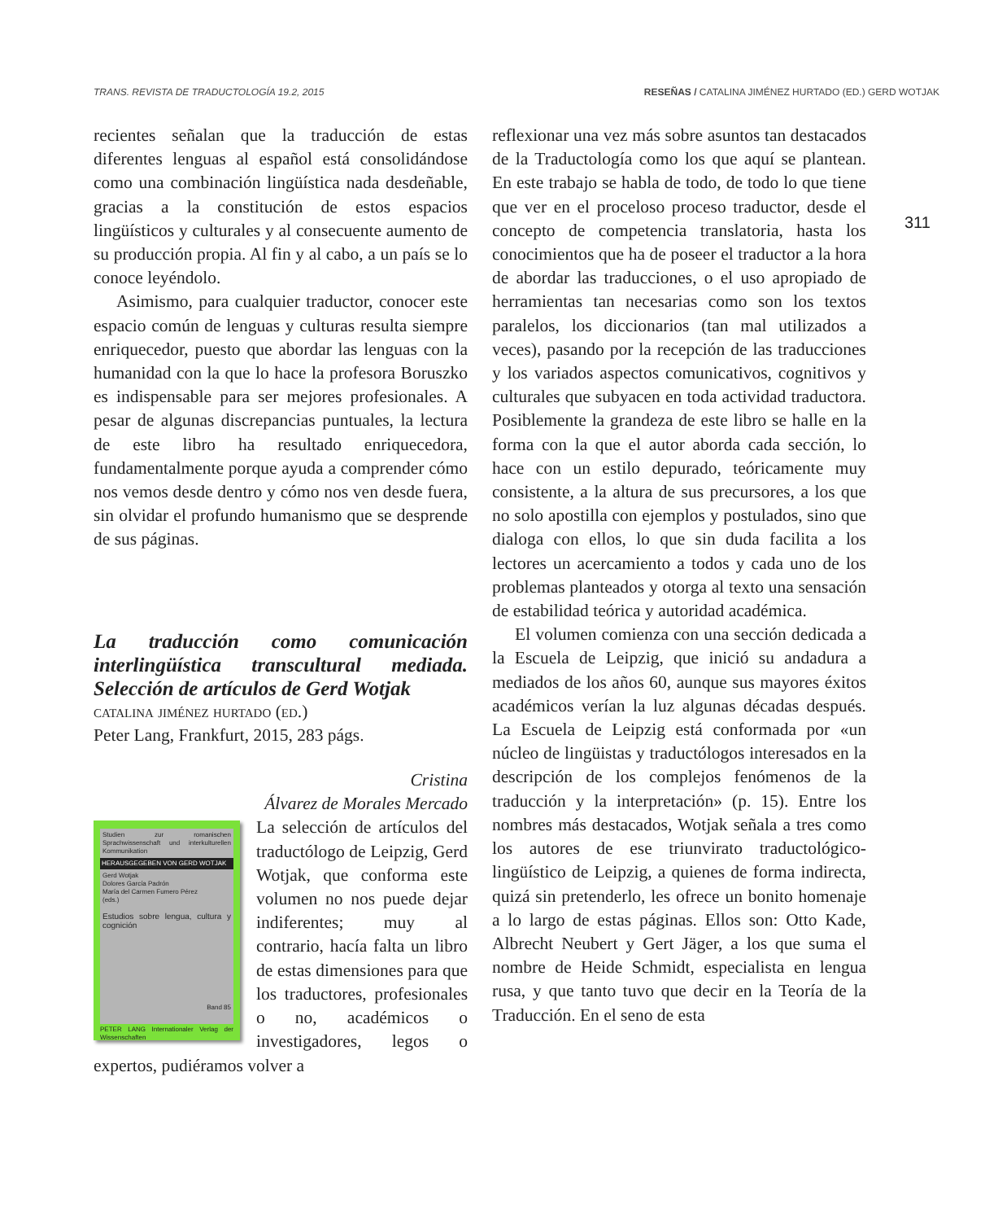TRANS. REVISTA DE TRADUCTOLOGÍA 19.2, 2015 RESEÑAS / CATALINA JIMÉNEZ HURTADO (ED.) GERD WOTJAK
311
recientes señalan que la traducción de estas diferentes lenguas al español está consolidándose como una combinación lingüística nada desdeñable, gracias a la constitución de estos espacios lingüísticos y culturales y al consecuente aumento de su producción propia. Al fin y al cabo, a un país se lo conoce leyéndolo.
Asimismo, para cualquier traductor, conocer este espacio común de lenguas y culturas resulta siempre enriquecedor, puesto que abordar las lenguas con la humanidad con la que lo hace la profesora Boruszko es indispensable para ser mejores profesionales. A pesar de algunas discrepancias puntuales, la lectura de este libro ha resultado enriquecedora, fundamentalmente porque ayuda a comprender cómo nos vemos desde dentro y cómo nos ven desde fuera, sin olvidar el profundo humanismo que se desprende de sus páginas.
La traducción como comunicación interlingüística transcultural mediada. Selección de artículos de Gerd Wotjak
catalina jiménez hurtado (ed.)
Peter Lang, Frankfurt, 2015, 283 págs.
Cristina
Álvarez de Morales Mercado
Studien zur romanischen Sprachwissenschaft und interkulturellen Kommunikation
HERAUSGEGEBEN VON GERD WOTJAK
Gerd Wotjak
Dolores García Padrón
María del Carmen Fumero Pérez
(eds.)
Estudios sobre lengua, cultura y cognición
Band 85
PETER LANG Internationaler Verlag der Wissenschaften
La selección de artículos del traductólogo de Leipzig, Gerd Wotjak, que conforma este volumen no nos puede dejar indiferentes; muy al contrario, hacía falta un libro de estas dimensiones para que los traductores, profesionales o no, académicos o investigadores, legos o expertos, pudiéramos volver a
reflexionar una vez más sobre asuntos tan destacados de la Traductología como los que aquí se plantean. En este trabajo se habla de todo, de todo lo que tiene que ver en el proceloso proceso traductor, desde el concepto de competencia translatoria, hasta los conocimientos que ha de poseer el traductor a la hora de abordar las traducciones, o el uso apropiado de herramientas tan necesarias como son los textos paralelos, los diccionarios (tan mal utilizados a veces), pasando por la recepción de las traducciones y los variados aspectos comunicativos, cognitivos y culturales que subyacen en toda actividad traductora. Posiblemente la grandeza de este libro se halle en la forma con la que el autor aborda cada sección, lo hace con un estilo depurado, teóricamente muy consistente, a la altura de sus precursores, a los que no solo apostilla con ejemplos y postulados, sino que dialoga con ellos, lo que sin duda facilita a los lectores un acercamiento a todos y cada uno de los problemas planteados y otorga al texto una sensación de estabilidad teórica y autoridad académica.
El volumen comienza con una sección dedicada a la Escuela de Leipzig, que inició su andadura a mediados de los años 60, aunque sus mayores éxitos académicos verían la luz algunas décadas después. La Escuela de Leipzig está conformada por «un núcleo de lingüistas y traductólogos interesados en la descripción de los complejos fenómenos de la traducción y la interpretación» (p. 15). Entre los nombres más destacados, Wotjak señala a tres como los autores de ese triunvirato traductológico-lingüístico de Leipzig, a quienes de forma indirecta, quizá sin pretenderlo, les ofrece un bonito homenaje a lo largo de estas páginas. Ellos son: Otto Kade, Albrecht Neubert y Gert Jäger, a los que suma el nombre de Heide Schmidt, especialista en lengua rusa, y que tanto tuvo que decir en la Teoría de la Traducción. En el seno de esta